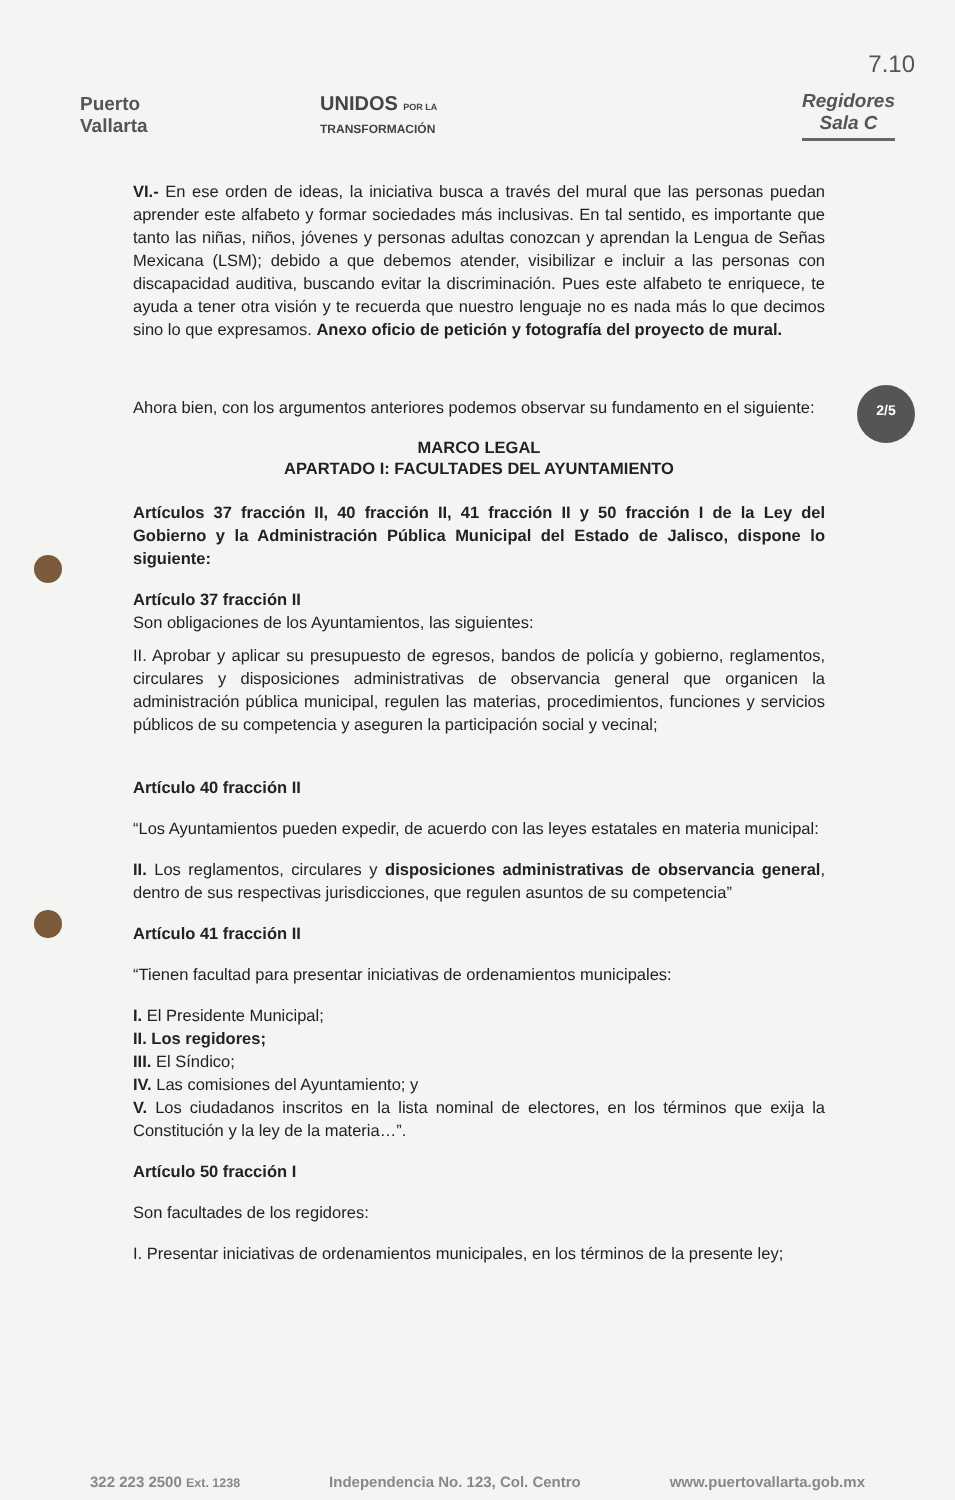7.10
Puerto
Vallarta
UNIDOS POR LA
TRANSFORMACIÓN
Regidores
Sala C
2/5
VI.- En ese orden de ideas, la iniciativa busca a través del mural que las personas puedan aprender este alfabeto y formar sociedades más inclusivas. En tal sentido, es importante que tanto las niñas, niños, jóvenes y personas adultas conozcan y aprendan la Lengua de Señas Mexicana (LSM); debido a que debemos atender, visibilizar e incluir a las personas con discapacidad auditiva, buscando evitar la discriminación. Pues este alfabeto te enriquece, te ayuda a tener otra visión y te recuerda que nuestro lenguaje no es nada más lo que decimos sino lo que expresamos. Anexo oficio de petición y fotografía del proyecto de mural.
Ahora bien, con los argumentos anteriores podemos observar su fundamento en el siguiente:
MARCO LEGAL
APARTADO I: FACULTADES DEL AYUNTAMIENTO
Artículos 37 fracción II, 40 fracción II, 41 fracción II y 50 fracción I de la Ley del Gobierno y la Administración Pública Municipal del Estado de Jalisco, dispone lo siguiente:
Artículo 37 fracción II
Son obligaciones de los Ayuntamientos, las siguientes:
II. Aprobar y aplicar su presupuesto de egresos, bandos de policía y gobierno, reglamentos, circulares y disposiciones administrativas de observancia general que organicen la administración pública municipal, regulen las materias, procedimientos, funciones y servicios públicos de su competencia y aseguren la participación social y vecinal;
Artículo 40 fracción II
“Los Ayuntamientos pueden expedir, de acuerdo con las leyes estatales en materia municipal:
II. Los reglamentos, circulares y disposiciones administrativas de observancia general, dentro de sus respectivas jurisdicciones, que regulen asuntos de su competencia”
Artículo 41 fracción II
“Tienen facultad para presentar iniciativas de ordenamientos municipales:
I. El Presidente Municipal;
II. Los regidores;
III. El Síndico;
IV. Las comisiones del Ayuntamiento; y
V. Los ciudadanos inscritos en la lista nominal de electores, en los términos que exija la Constitución y la ley de la materia…”.
Artículo 50 fracción I
Son facultades de los regidores:
I. Presentar iniciativas de ordenamientos municipales, en los términos de la presente ley;
322 223 2500 Ext. 1238 Independencia No. 123, Col. Centro www.puertovallarta.gob.mx